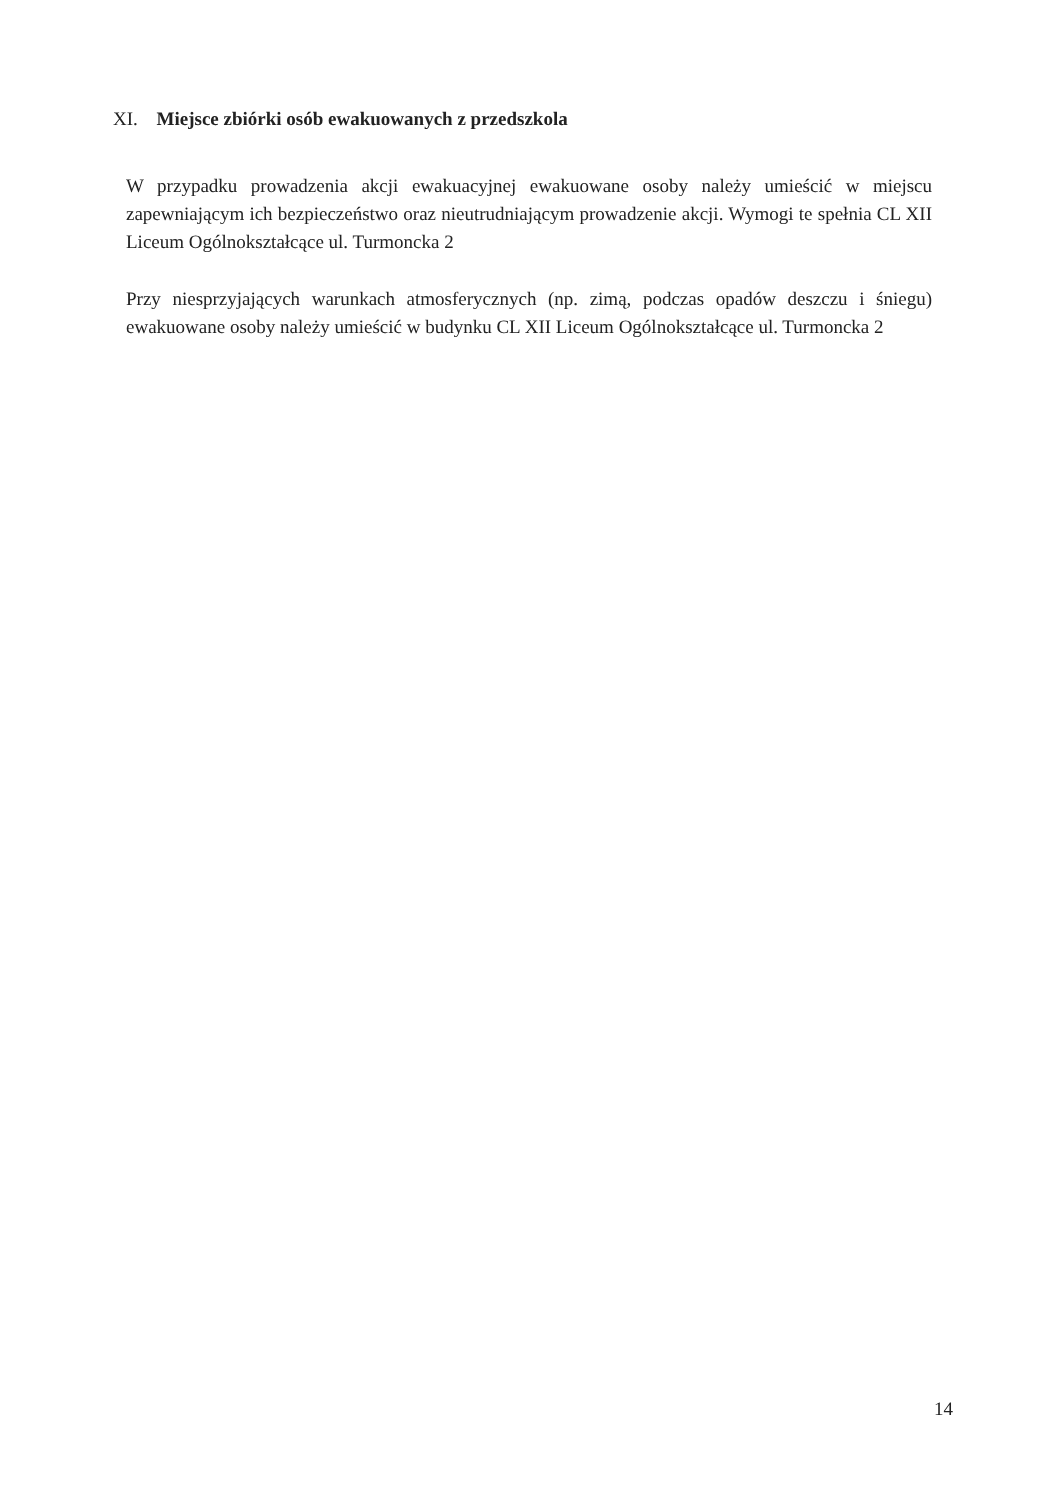XI. Miejsce zbiórki osób ewakuowanych z przedszkola
W przypadku prowadzenia akcji ewakuacyjnej ewakuowane osoby należy umieścić w miejscu zapewniającym ich bezpieczeństwo oraz nieutrudniającym prowadzenie akcji. Wymogi te spełnia CL XII Liceum Ogólnokształcące ul. Turmoncka 2
Przy niesprzyjających warunkach atmosferycznych (np. zimą, podczas opadów deszczu i śniegu) ewakuowane osoby należy umieścić w budynku CL XII Liceum Ogólnokształcące ul. Turmoncka 2
14